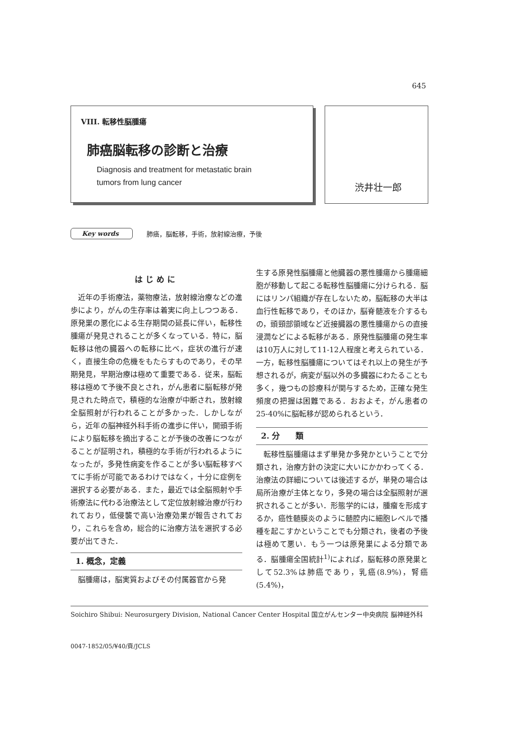645
VIII. 転移性脳腫瘍
肺癌脳転移の診断と治療
Diagnosis and treatment for metastatic brain
tumors from lung cancer
渋井壮一郎
Key words 肺癌，脳転移，手術，放射線治療，予後
はじめに
近年の手術療法，薬物療法，放射線治療などの進歩により，がんの生存率は着実に向上しつつある．原発巣の悪化による生存期間の延長に伴い，転移性腫瘍が発見されることが多くなっている．特に，脳転移は他の臓器への転移に比べ，症状の進行が速く，直接生命の危機をもたらすものであり，その早期発見，早期治療は極めて重要である．従来，脳転移は極めて予後不良とされ，がん患者に脳転移が発見された時点で，積極的な治療が中断され，放射線全脳照射が行われることが多かった．しかしながら，近年の脳神経外科手術の進歩に伴い，開頭手術により脳転移を摘出することが予後の改善につながることが証明され，積極的な手術が行われるようになったが，多発性病変を作ることが多い脳転移すべてに手術が可能であるわけではなく，十分に症例を選択する必要がある．また，最近では全脳照射や手術療法に代わる治療法として定位放射線治療が行われており，低侵襲で高い治療効果が報告されており，これらを含め，総合的に治療方法を選択する必要が出てきた．
1. 概念，定義
脳腫瘍は，脳実質およびその付属器官から発
生する原発性脳腫瘍と他臓器の悪性腫瘍から腫瘍細胞が移動して起こる転移性脳腫瘍に分けられる．脳にはリンパ組織が存在しないため，脳転移の大半は血行性転移であり，そのほか，脳脊髄液を介するもの，頭頸部領域など近接臓器の悪性腫瘍からの直接浸潤などによる転移がある．原発性脳腫瘍の発生率は10万人に対して11-12人程度と考えられている．一方，転移性脳腫瘍についてはそれ以上の発生が予想されるが，病変が脳以外の多臓器にわたることも多く，幾つもの診療科が関与するため，正確な発生頻度の把握は困難である．おおよそ，がん患者の25-40%に脳転移が認められるという．
2. 分　　類
転移性脳腫瘍はまず単発か多発かということで分類され，治療方針の決定に大いにかかわってくる．治療法の詳細については後述するが，単発の場合は局所治療が主体となり，多発の場合は全脳照射が選択されることが多い．形態学的には，腫瘤を形成するか，癌性髄膜炎のように髄腔内に細胞レベルで播種を起こすかということでも分類され，後者の予後は極めて悪い．もう一つは原発巣による分類である．脳腫瘍全国統計<sup>1)</sup>によれば，脳転移の原発巣として52.3%は肺癌であり，乳癌(8.9%)，腎癌(5.4%)，
Soichiro Shibui: Neurosurgery Division, National Cancer Center Hospital 国立がんセンター中央病院 脳神経外科
0047-1852/05/¥40/頁/JCLS